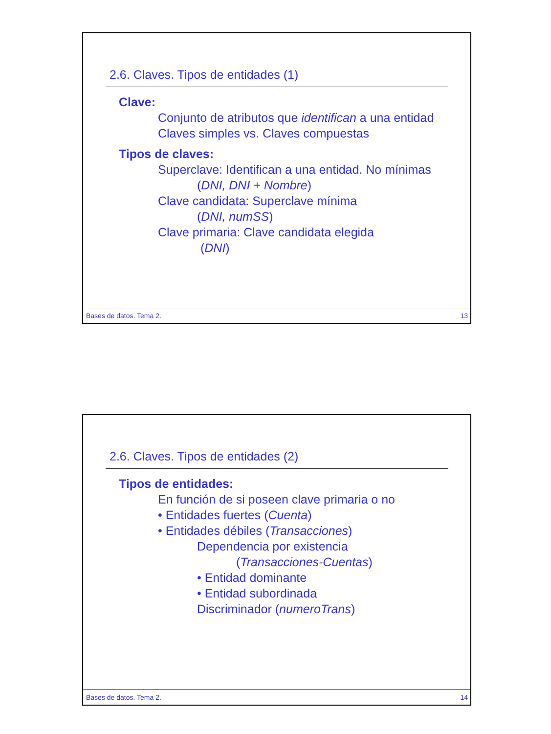2.6. Claves. Tipos de entidades (1)
Clave:
Conjunto de atributos que identifican a una entidad
Claves simples vs. Claves compuestas
Tipos de claves:
Superclave: Identifican a una entidad. No mínimas
(DNI, DNI + Nombre)
Clave candidata: Superclave mínima
(DNI, numSS)
Clave primaria: Clave candidata elegida
(DNI)
Bases de datos. Tema 2. 13
2.6. Claves. Tipos de entidades (2)
Tipos de entidades:
En función de si poseen clave primaria o no
• Entidades fuertes (Cuenta)
• Entidades débiles (Transacciones)
Dependencia por existencia
(Transacciones-Cuentas)
• Entidad dominante
• Entidad subordinada
Discriminador (numeroTrans)
Bases de datos. Tema 2. 14